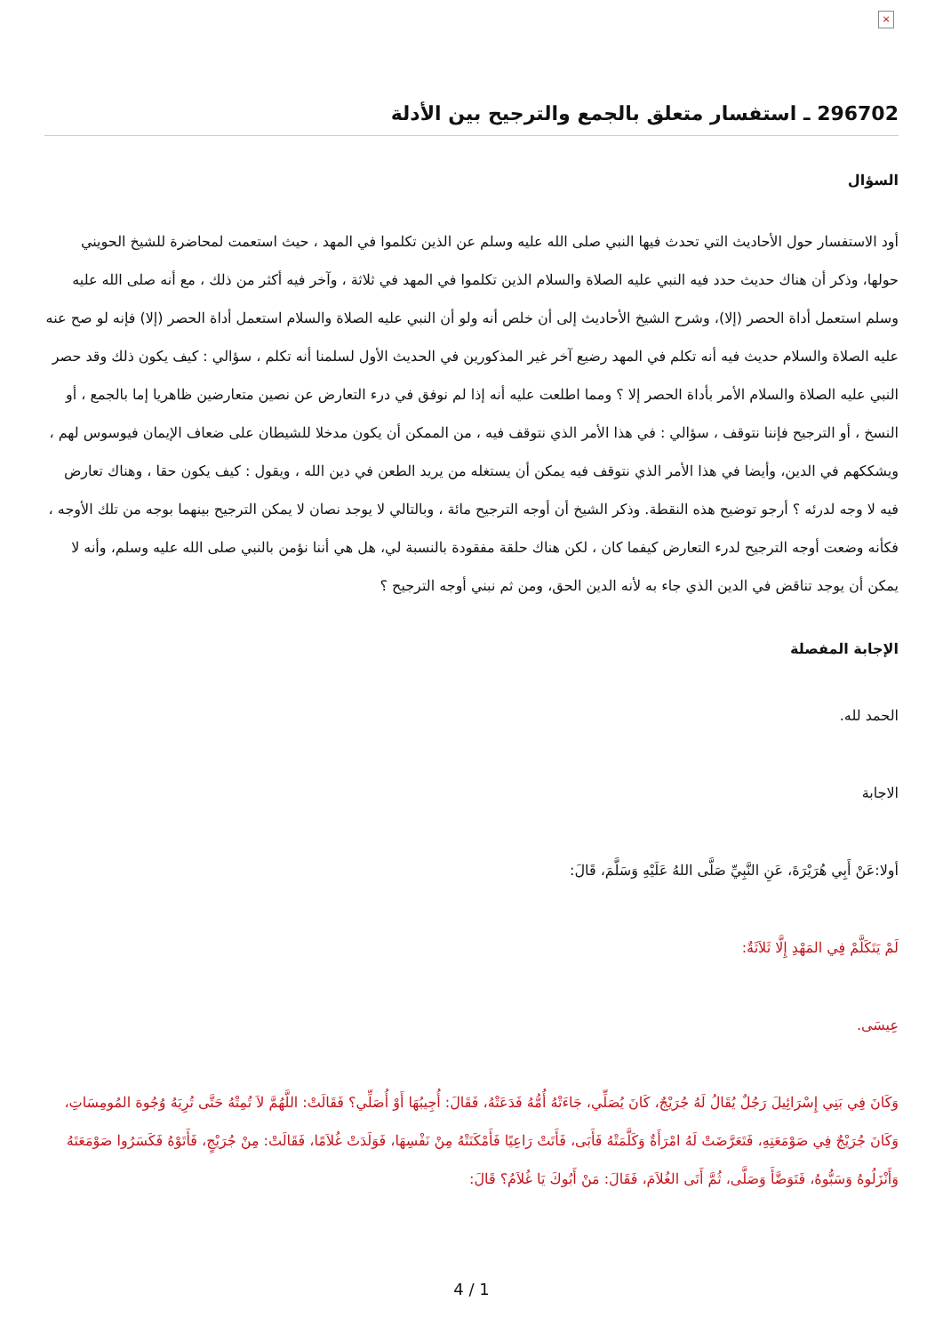×
296702 ـ استفسار متعلق بالجمع والترجيح بين الأدلة
السؤال
أود الاستفسار حول الأحاديث التي تحدث فيها النبي صلى الله عليه وسلم عن الذين تكلموا في المهد ، حيث استعمت لمحاضرة للشيخ الحويني حولها، وذكر أن هناك حديث حدد فيه النبي عليه الصلاة والسلام الذين تكلموا في المهد في ثلاثة ، وآخر فيه أكثر من ذلك ، مع أنه صلى الله عليه وسلم استعمل أداة الحصر (إلا)، وشرح الشيخ الأحاديث إلى أن خلص أنه ولو أن النبي عليه الصلاة والسلام استعمل أداة الحصر (إلا) فإنه لو صح عنه عليه الصلاة والسلام حديث فيه أنه تكلم في المهد رضيع آخر غير المذكورين في الحديث الأول لسلمنا أنه تكلم ، سؤالي : كيف يكون ذلك وقد حصر النبي عليه الصلاة والسلام الأمر بأداة الحصر إلا ؟ ومما اطلعت عليه أنه إذا لم نوفق في درء التعارض عن نصين متعارضين ظاهريا إما بالجمع ، أو النسخ ، أو الترجيح فإننا نتوقف ، سؤالي : في هذا الأمر الذي نتوقف فيه ، من الممكن أن يكون مدخلا للشيطان على ضعاف الإيمان فيوسوس لهم ، ويشككهم في الدين، وأيضا في هذا الأمر الذي نتوقف فيه يمكن أن يستغله من يريد الطعن في دين الله ، ويقول : كيف يكون حقا ، وهناك تعارض فيه لا وجه لدرئه ؟ أرجو توضيح هذه النقطة. وذكر الشيخ أن أوجه الترجيح مائة ، وبالتالي لا يوجد نصان لا يمكن الترجيح بينهما بوجه من تلك الأوجه ، فكأنه وضعت أوجه الترجيح لدرء التعارض كيفما كان ، لكن هناك حلقة مفقودة بالنسبة لي، هل هي أننا نؤمن بالنبي صلى الله عليه وسلم، وأنه لا يمكن أن يوجد تناقض في الدين الذي جاء به لأنه الدين الحق، ومن ثم نبني أوجه الترجيح ؟
الإجابة المفصلة
الحمد لله.
الاجابة
أولا:عَنْ أَبِي هُرَيْرَةَ، عَنِ النَّبِيِّ صَلَّى اللهُ عَلَيْهِ وَسَلَّمَ، قَالَ:
لَمْ يَتَكَلَّمْ فِي المَهْدِ إِلَّا ثَلاَثَةٌ:
عِيسَى.
وَكَانَ فِي بَنِي إِسْرَائِيلَ رَجُلٌ يُقَالُ لَهُ جُرَيْجٌ، كَانَ يُصَلِّي، جَاءَتْهُ أُمُّهُ فَدَعَتْهُ، فَقَالَ: أُجِيبُهَا أَوْ أُصَلِّي؟ فَقَالَتْ: اللَّهُمَّ لاَ تُمِتْهُ حَتَّى تُرِيَهُ وُجُوهَ المُومِسَاتِ، وَكَانَ جُرَيْجٌ فِي صَوْمَعَتِهِ، فَتَعَرَّضَتْ لَهُ امْرَأَةٌ وَكَلَّمَتْهُ فَأَبَى، فَأَتَتْ رَاعِيًا فَأَمْكَنَتْهُ مِنْ نَفْسِهَا، فَوَلَدَتْ غُلاَمًا، فَقَالَتْ: مِنْ جُرَيْجٍ، فَأَتَوْهُ فَكَسَرُوا صَوْمَعَتَهُ وَأَنْزَلُوهُ وَسَبُّوهُ، فَتَوَضَّأَ وَصَلَّى، ثُمَّ أَتَى الغُلاَمَ، فَقَالَ: مَنْ أَبُوكَ يَا غُلاَمُ؟ قَالَ:
4 / 1